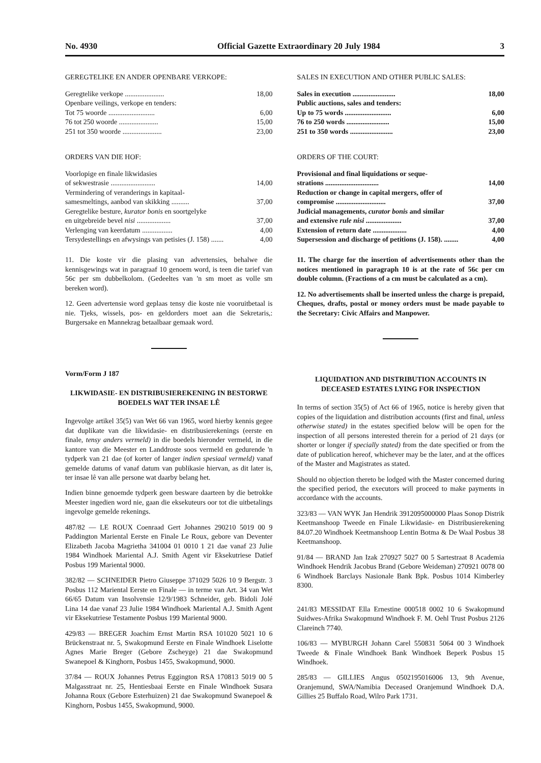No. 4930 Official Gazette Extraordinary 20 July 1984 3
GEREGTELIKE EN ANDER OPENBARE VERKOPE:
| Geregtelike verkope ...................... | 18,00 |
| Openbare veilings, verkope en tenders: | |
| Tot 75 woorde .......................... | 6,00 |
| 76 tot 250 woorde ...................... | 15,00 |
| 251 tot 350 woorde ...................... | 23,00 |
ORDERS VAN DIE HOF:
| Voorlopige en finale likwidasies of sekwestrasie ......................... | 14,00 |
| Vermindering of veranderings in kapitaal- samesmeltings, aanbod van skikking .......... | 37,00 |
| Geregtelike besture, kurator bonis en soortgelyke en uitgebreide bevel nisi ................... | 37,00 |
| Verlenging van keerdatum ................. | 4,00 |
| Tersydestellings en afwysings van petisies (J. 158) ....... | 4,00 |
11. Die koste vir die plasing van advertensies, behalwe die kennisgewings wat in paragraaf 10 genoem word, is teen die tarief van 56c per sm dubbelkolom. (Gedeeltes van 'n sm moet as volle sm bereken word).
12. Geen advertensie word geplaas tensy die koste nie vooruitbetaal is nie. Tjeks, wissels, pos- en geldorders moet aan die Sekretaris,: Burgersake en Mannekrag betaalbaar gemaak word.
Vorm/Form J 187
LIKWIDASIE- EN DISTRIBUSIEREKENING IN BESTORWE BOEDELS WAT TER INSAE LÊ
Ingevolge artikel 35(5) van Wet 66 van 1965, word hierby kennis gegee dat duplikate van die likwidasie- en distribusierekenings (eerste en finale, tensy anders vermeld) in die boedels hieronder vermeld, in die kantore van die Meester en Landdroste soos vermeld en gedurende 'n tydperk van 21 dae (of korter of langer indien spesiaal vermeld) vanaf gemelde datums of vanaf datum van publikasie hiervan, as dit later is, ter insae lê van alle persone wat daarby belang het.
Indien binne genoemde tydperk geen besware daarteen by die betrokke Meester ingedien word nie, gaan die eksekuteurs oor tot die uitbetalings ingevolge gemelde rekenings.
487/82 — LE ROUX Coenraad Gert Johannes 290210 5019 00 9 Paddington Mariental Eerste en Finale Le Roux, gebore van Deventer Elizabeth Jacoba Magrietha 341004 01 0010 1 21 dae vanaf 23 Julie 1984 Windhoek Mariental A.J. Smith Agent vir Eksekutriese Datief Posbus 199 Mariental 9000.
382/82 — SCHNEIDER Pietro Giuseppe 371029 5026 10 9 Bergstr. 3 Posbus 112 Mariental Eerste en Finale — in terme van Art. 34 van Wet 66/65 Datum van Insolvensie 12/9/1983 Schneider, geb. Bidoli Jolé Lina 14 dae vanaf 23 Julie 1984 Windhoek Mariental A.J. Smith Agent vir Eksekutriese Testamente Posbus 199 Mariental 9000.
429/83 — BREGER Joachim Ernst Martin RSA 101020 5021 10 6 Brückenstraat nr. 5, Swakopmund Eerste en Finale Windhoek Liselotte Agnes Marie Breger (Gebore Zscheyge) 21 dae Swakopmund Swanepoel & Kinghorn, Posbus 1455, Swakopmund, 9000.
37/84 — ROUX Johannes Petrus Eggington RSA 170813 5019 00 5 Malgasstraat nr. 25, Hentiesbaai Eerste en Finale Windhoek Susara Johanna Roux (Gebore Esterhuizen) 21 dae Swakopmund Swanepoel & Kinghorn, Posbus 1455, Swakopmund, 9000.
SALES IN EXECUTION AND OTHER PUBLIC SALES:
| Sales in execution ........................ | 18,00 |
| Public auctions, sales and tenders: | |
| Up to 75 words .......................... | 6,00 |
| 76 to 250 words ........................ | 15,00 |
| 251 to 350 words ........................ | 23,00 |
ORDERS OF THE COURT:
| Provisional and final liquidations or seque- strations .............................. | 14,00 |
| Reduction or change in capital mergers, offer of compromise ............................ | 37,00 |
| Judicial managements, curator bonis and similar and extensive rule nisi .................... | 37,00 |
| Extension of return date ................... | 4,00 |
| Supersession and discharge of petitions (J. 158). ........ | 4,00 |
11. The charge for the insertion of advertisements other than the notices mentioned in paragraph 10 is at the rate of 56c per cm double column. (Fractions of a cm must be calculated as a cm).
12. No advertisements shall be inserted unless the charge is prepaid, Cheques, drafts, postal or money orders must be made payable to the Secretary: Civic Affairs and Manpower.
LIQUIDATION AND DISTRIBUTION ACCOUNTS IN DECEASED ESTATES LYING FOR INSPECTION
In terms of section 35(5) of Act 66 of 1965, notice is hereby given that copies of the liquidation and distribution accounts (first and final, unless otherwise stated) in the estates specified below will be open for the inspection of all persons interested therein for a period of 21 days (or shorter or longer if specially stated) from the date specified or from the date of publication hereof, whichever may be the later, and at the offices of the Master and Magistrates as stated.
Should no objection thereto be lodged with the Master concerned during the specified period, the executors will proceed to make payments in accordance with the accounts.
323/83 — VAN WYK Jan Hendrik 3912095000000 Plaas Sonop Distrik Keetmanshoop Tweede en Finale Likwidasie- en Distribusierekening 84.07.20 Windhoek Keetmanshoop Lentin Botma & De Waal Posbus 38 Keetmanshoop.
91/84 — BRAND Jan Izak 270927 5027 00 5 Sartestraat 8 Academia Windhoek Hendrik Jacobus Brand (Gebore Weideman) 270921 0078 00 6 Windhoek Barclays Nasionale Bank Bpk. Posbus 1014 Kimberley 8300.
241/83 MESSIDAT Ella Ernestine 000518 0002 10 6 Swakopmund Suidwes-Afrika Swakopmund Windhoek F. M. Oehl Trust Posbus 2126 Clareinch 7740.
106/83 — MYBURGH Johann Carel 550831 5064 00 3 Windhoek Tweede & Finale Windhoek Bank Windhoek Beperk Posbus 15 Windhoek.
285/83 — GILLIES Angus 0502195016006 13, 9th Avenue, Oranjemund, SWA/Namibia Deceased Oranjemund Windhoek D.A. Gillies 25 Buffalo Road, Wilro Park 1731.